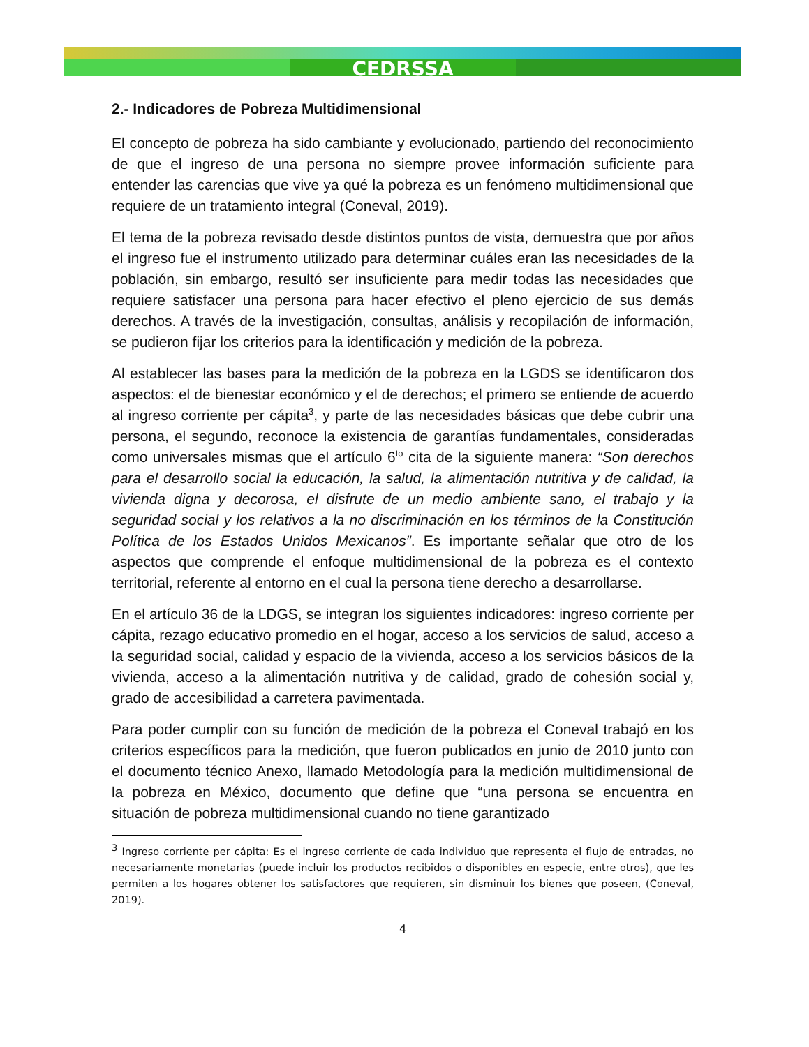CEDRSSA
2.- Indicadores de Pobreza Multidimensional
El concepto de pobreza ha sido cambiante y evolucionado, partiendo del reconocimiento de que el ingreso de una persona no siempre provee información suficiente para entender las carencias que vive ya qué la pobreza es un fenómeno multidimensional que requiere de un tratamiento integral (Coneval, 2019).
El tema de la pobreza revisado desde distintos puntos de vista, demuestra que por años el ingreso fue el instrumento utilizado para determinar cuáles eran las necesidades de la población, sin embargo, resultó ser insuficiente para medir todas las necesidades que requiere satisfacer una persona para hacer efectivo el pleno ejercicio de sus demás derechos. A través de la investigación, consultas, análisis y recopilación de información, se pudieron fijar los criterios para la identificación y medición de la pobreza.
Al establecer las bases para la medición de la pobreza en la LGDS se identificaron dos aspectos: el de bienestar económico y el de derechos; el primero se entiende de acuerdo al ingreso corriente per cápita<sup>3</sup>, y parte de las necesidades básicas que debe cubrir una persona, el segundo, reconoce la existencia de garantías fundamentales, consideradas como universales mismas que el artículo 6<sup>to</sup> cita de la siguiente manera: “Son derechos para el desarrollo social la educación, la salud, la alimentación nutritiva y de calidad, la vivienda digna y decorosa, el disfrute de un medio ambiente sano, el trabajo y la seguridad social y los relativos a la no discriminación en los términos de la Constitución Política de los Estados Unidos Mexicanos”. Es importante señalar que otro de los aspectos que comprende el enfoque multidimensional de la pobreza es el contexto territorial, referente al entorno en el cual la persona tiene derecho a desarrollarse.
En el artículo 36 de la LDGS, se integran los siguientes indicadores: ingreso corriente per cápita, rezago educativo promedio en el hogar, acceso a los servicios de salud, acceso a la seguridad social, calidad y espacio de la vivienda, acceso a los servicios básicos de la vivienda, acceso a la alimentación nutritiva y de calidad, grado de cohesión social y, grado de accesibilidad a carretera pavimentada.
Para poder cumplir con su función de medición de la pobreza el Coneval trabajó en los criterios específicos para la medición, que fueron publicados en junio de 2010 junto con el documento técnico Anexo, llamado Metodología para la medición multidimensional de la pobreza en México, documento que define que “una persona se encuentra en situación de pobreza multidimensional cuando no tiene garantizado
<sup>3</sup> Ingreso corriente per cápita: Es el ingreso corriente de cada individuo que representa el flujo de entradas, no necesariamente monetarias (puede incluir los productos recibidos o disponibles en especie, entre otros), que les permiten a los hogares obtener los satisfactores que requieren, sin disminuir los bienes que poseen, (Coneval, 2019).
4